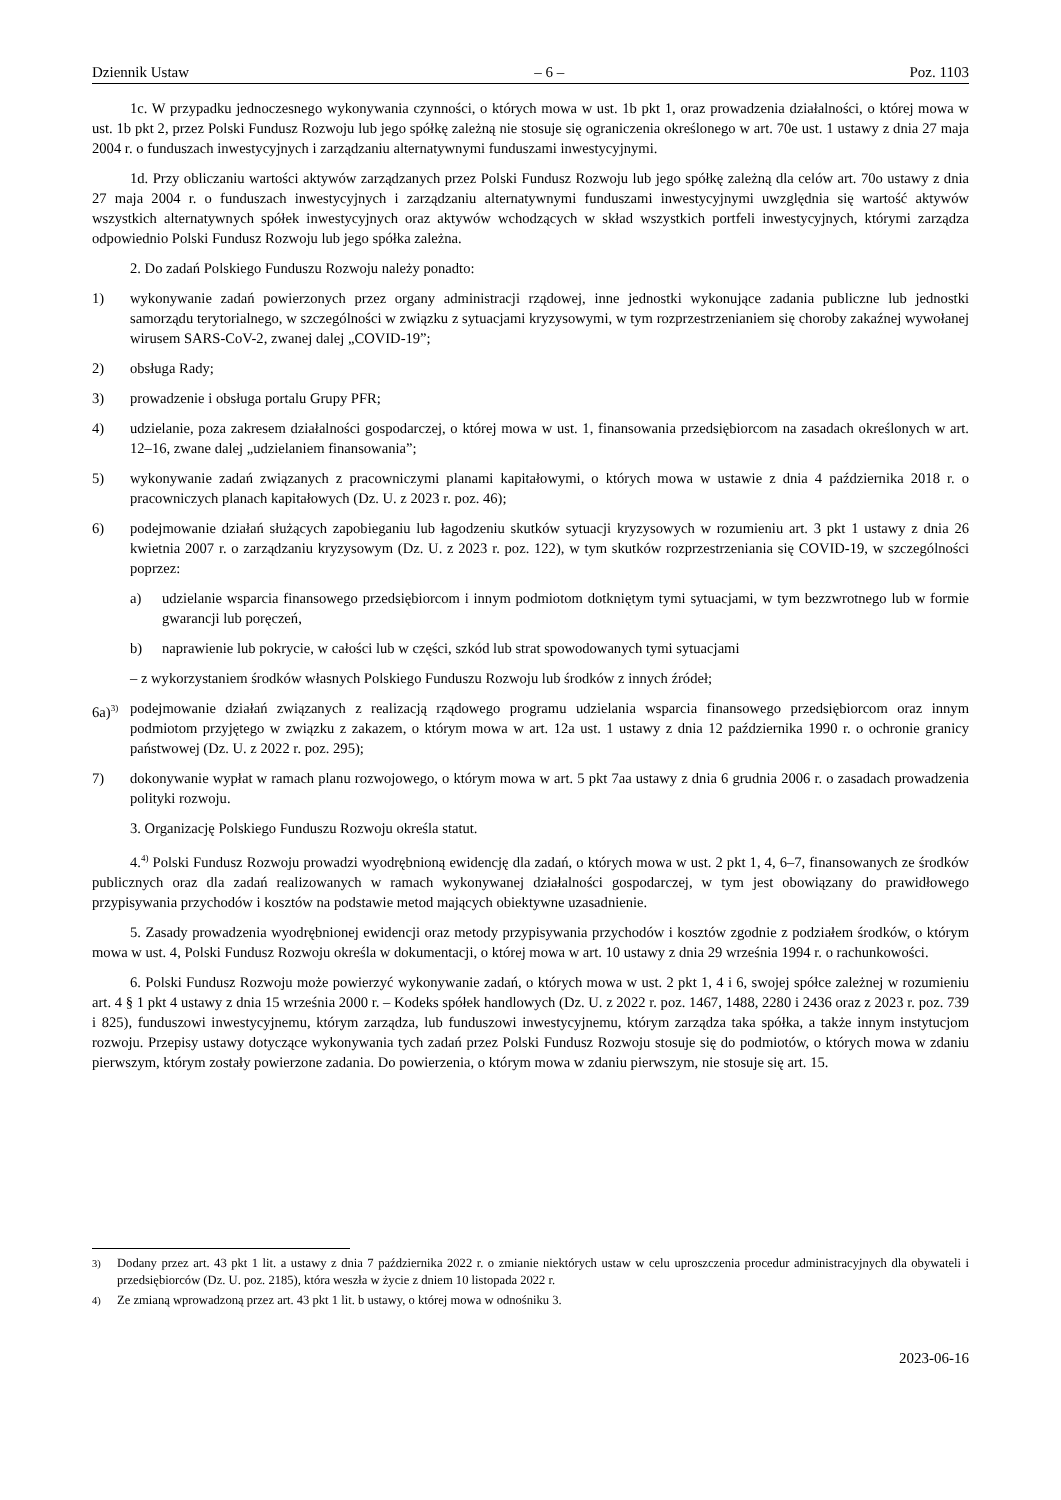Dziennik Ustaw – 6 – Poz. 1103
1c. W przypadku jednoczesnego wykonywania czynności, o których mowa w ust. 1b pkt 1, oraz prowadzenia działalności, o której mowa w ust. 1b pkt 2, przez Polski Fundusz Rozwoju lub jego spółkę zależną nie stosuje się ograniczenia określonego w art. 70e ust. 1 ustawy z dnia 27 maja 2004 r. o funduszach inwestycyjnych i zarządzaniu alternatywnymi funduszami inwestycyjnymi.
1d. Przy obliczaniu wartości aktywów zarządzanych przez Polski Fundusz Rozwoju lub jego spółkę zależną dla celów art. 70o ustawy z dnia 27 maja 2004 r. o funduszach inwestycyjnych i zarządzaniu alternatywnymi funduszami inwestycyjnymi uwzględnia się wartość aktywów wszystkich alternatywnych spółek inwestycyjnych oraz aktywów wchodzących w skład wszystkich portfeli inwestycyjnych, którymi zarządza odpowiednio Polski Fundusz Rozwoju lub jego spółka zależna.
2. Do zadań Polskiego Funduszu Rozwoju należy ponadto:
1) wykonywanie zadań powierzonych przez organy administracji rządowej, inne jednostki wykonujące zadania publiczne lub jednostki samorządu terytorialnego, w szczególności w związku z sytuacjami kryzysowymi, w tym rozprzestrzenianiem się choroby zakaźnej wywołanej wirusem SARS-CoV-2, zwanej dalej „COVID-19”;
2) obsługa Rady;
3) prowadzenie i obsługa portalu Grupy PFR;
4) udzielanie, poza zakresem działalności gospodarczej, o której mowa w ust. 1, finansowania przedsiębiorcom na zasadach określonych w art. 12–16, zwane dalej „udzielaniem finansowania”;
5) wykonywanie zadań związanych z pracowniczymi planami kapitałowymi, o których mowa w ustawie z dnia 4 października 2018 r. o pracowniczych planach kapitałowych (Dz. U. z 2023 r. poz. 46);
6) podejmowanie działań służących zapobieganiu lub łagodzeniu skutków sytuacji kryzysowych w rozumieniu art. 3 pkt 1 ustawy z dnia 26 kwietnia 2007 r. o zarządzaniu kryzysowym (Dz. U. z 2023 r. poz. 122), w tym skutków rozprzestrzeniania się COVID-19, w szczególności poprzez:
a) udzielanie wsparcia finansowego przedsiębiorcom i innym podmiotom dotkniętym tymi sytuacjami, w tym bezzwrotnego lub w formie gwarancji lub poręczeń,
b) naprawienie lub pokrycie, w całości lub w części, szkód lub strat spowodowanych tymi sytuacjami
– z wykorzystaniem środków własnych Polskiego Funduszu Rozwoju lub środków z innych źródeł;
6a)<sup>3)</sup> podejmowanie działań związanych z realizacją rządowego programu udzielania wsparcia finansowego przedsiębiorcom oraz innym podmiotom przyjętego w związku z zakazem, o którym mowa w art. 12a ust. 1 ustawy z dnia 12 października 1990 r. o ochronie granicy państwowej (Dz. U. z 2022 r. poz. 295);
7) dokonywanie wypłat w ramach planu rozwojowego, o którym mowa w art. 5 pkt 7aa ustawy z dnia 6 grudnia 2006 r. o zasadach prowadzenia polityki rozwoju.
3. Organizację Polskiego Funduszu Rozwoju określa statut.
4.<sup>4)</sup> Polski Fundusz Rozwoju prowadzi wyodrębnioną ewidencję dla zadań, o których mowa w ust. 2 pkt 1, 4, 6–7, finansowanych ze środków publicznych oraz dla zadań realizowanych w ramach wykonywanej działalności gospodarczej, w tym jest obowiązany do prawidłowego przypisywania przychodów i kosztów na podstawie metod mających obiektywne uzasadnienie.
5. Zasady prowadzenia wyodrębnionej ewidencji oraz metody przypisywania przychodów i kosztów zgodnie z podziałem środków, o którym mowa w ust. 4, Polski Fundusz Rozwoju określa w dokumentacji, o której mowa w art. 10 ustawy z dnia 29 września 1994 r. o rachunkowości.
6. Polski Fundusz Rozwoju może powierzyć wykonywanie zadań, o których mowa w ust. 2 pkt 1, 4 i 6, swojej spółce zależnej w rozumieniu art. 4 § 1 pkt 4 ustawy z dnia 15 września 2000 r. – Kodeks spółek handlowych (Dz. U. z 2022 r. poz. 1467, 1488, 2280 i 2436 oraz z 2023 r. poz. 739 i 825), funduszowi inwestycyjnemu, którym zarządza, lub funduszowi inwestycyjnemu, którym zarządza taka spółka, a także innym instytucjom rozwoju. Przepisy ustawy dotyczące wykonywania tych zadań przez Polski Fundusz Rozwoju stosuje się do podmiotów, o których mowa w zdaniu pierwszym, którym zostały powierzone zadania. Do powierzenia, o którym mowa w zdaniu pierwszym, nie stosuje się art. 15.
<sup>3)</sup> Dodany przez art. 43 pkt 1 lit. a ustawy z dnia 7 października 2022 r. o zmianie niektórych ustaw w celu uproszczenia procedur administracyjnych dla obywateli i przedsiębiorców (Dz. U. poz. 2185), która weszła w życie z dniem 10 listopada 2022 r.
<sup>4)</sup> Ze zmianą wprowadzoną przez art. 43 pkt 1 lit. b ustawy, o której mowa w odnośniku 3.
2023-06-16